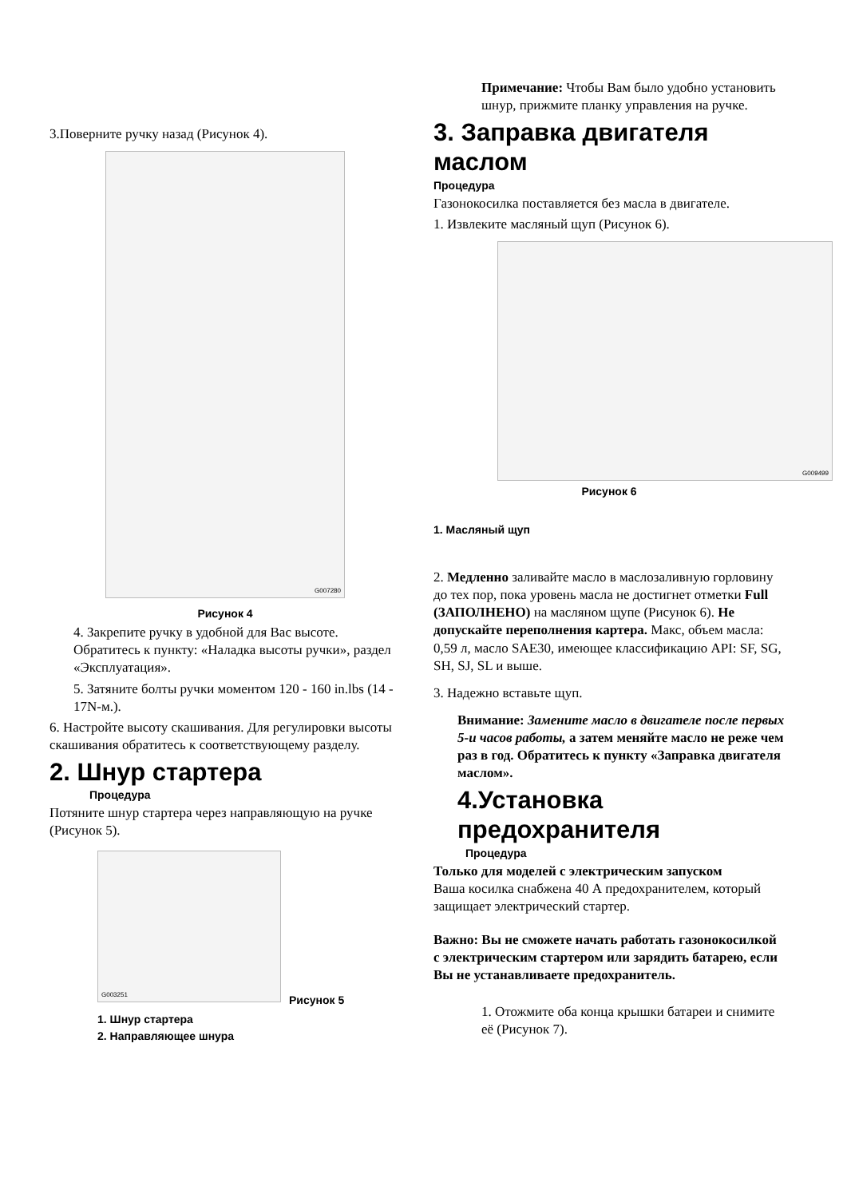3.Поверните ручку назад (Рисунок 4).
G007280
Рисунок 4
4. Закрепите ручку в удобной для Вас высоте. Обратитесь к пункту: «Наладка высоты ручки», раздел «Эксплуатация».
5. Затяните болты ручки моментом 120 - 160 in.lbs (14 - 17N-м.).
6. Настройте высоту скашивания. Для регулировки высоты скашивания обратитесь к соответствующему разделу.
2. Шнур стартера
Процедура
Потяните шнур стартера через направляющую на ручке (Рисунок 5).
G003251
Рисунок 5
1. Шнур стартера
2. Направляющее шнура
Примечание: Чтобы Вам было удобно установить шнур, прижмите планку управления на ручке.
3. Заправка двигателя маслом
Процедура
Газонокосилка поставляется без масла в двигателе.
1. Извлеките масляный щуп (Рисунок 6).
G009499
Рисунок 6
1. Масляный щуп
2. Медленно заливайте масло в маслозаливную горловину до тех пор, пока уровень масла не достигнет отметки Full (ЗАПОЛНЕНО) на масляном щупе (Рисунок 6). Не допускайте переполнения картера. Макс, объем масла: 0,59 л, масло SAE30, имеющее классификацию API: SF, SG, SH, SJ, SL и выше.
3. Надежно вставьте щуп.
Внимание: Замените масло в двигателе после первых 5-и часов работы, а затем меняйте масло не реже чем раз в год. Обратитесь к пункту «Заправка двигателя маслом».
4.Установка предохранителя
Процедура
Только для моделей с электрическим запуском
Ваша косилка снабжена 40 А предохранителем, который защищает электрический стартер.
Важно: Вы не сможете начать работать газонокосилкой с электрическим стартером или зарядить батарею, если Вы не устанавливаете предохранитель.
1. Отожмите оба конца крышки батареи и снимите её (Рисунок 7).